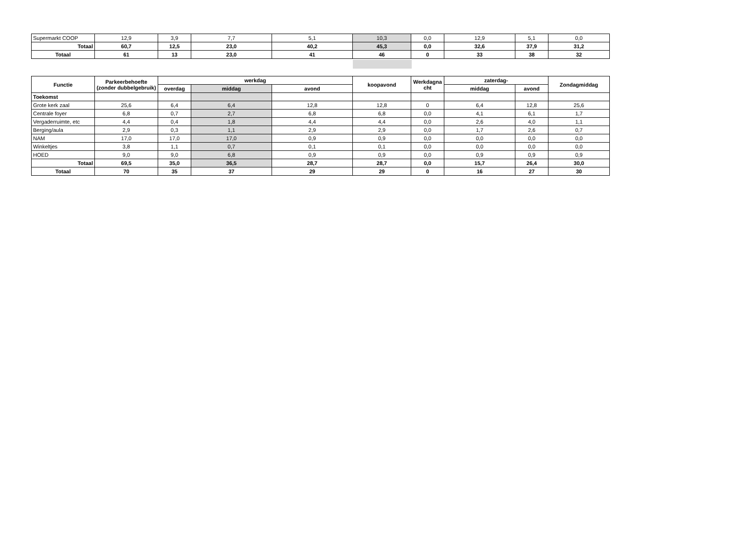| Supermarkt COOP | 12,9 | 3,9 | 7,7 | 5,1 | 10,3 | 0,0 | 12,9 | 5,1 | 0,0 |
| Totaal | 60,7 | 12,5 | 23,0 | 40,2 | 45,3 | 0,0 | 32,6 | 37,9 | 31,2 |
| Totaal | 61 | 13 | 23,0 | 41 | 46 | 0 | 33 | 38 | 32 |
| Functie | Parkeerbehoefte (zonder dubbelgebruik) | werkdag | | | koopavond | Werkdagna cht | zaterdag- | | Zondagmiddag |
| --- | --- | --- | --- | --- | --- | --- | --- | --- | --- |
| | | overdag | middag | avond | | | middag | avond | |
| Toekomst | | | | | | | | | |
| Grote kerk zaal | 25,6 | 6,4 | 6,4 | 12,8 | 12,8 | 0 | 6,4 | 12,8 | 25,6 |
| Centrale foyer | 6,8 | 0,7 | 2,7 | 6,8 | 6,8 | 0,0 | 4,1 | 6,1 | 1,7 |
| Vergaderruimte, etc | 4,4 | 0,4 | 1,8 | 4,4 | 4,4 | 0,0 | 2,6 | 4,0 | 1,1 |
| Berging/aula | 2,9 | 0,3 | 1,1 | 2,9 | 2,9 | 0,0 | 1,7 | 2,6 | 0,7 |
| NAM | 17,0 | 17,0 | 17,0 | 0,9 | 0,9 | 0,0 | 0,0 | 0,0 | 0,0 |
| Winkeltjes | 3,8 | 1,1 | 0,7 | 0,1 | 0,1 | 0,0 | 0,0 | 0,0 | 0,0 |
| HOED | 9,0 | 9,0 | 6,8 | 0,9 | 0,9 | 0,0 | 0,9 | 0,9 | 0,9 |
| Totaal | 69,5 | 35,0 | 36,5 | 28,7 | 28,7 | 0,0 | 15,7 | 26,4 | 30,0 |
| Totaal | 70 | 35 | 37 | 29 | 29 | 0 | 16 | 27 | 30 |